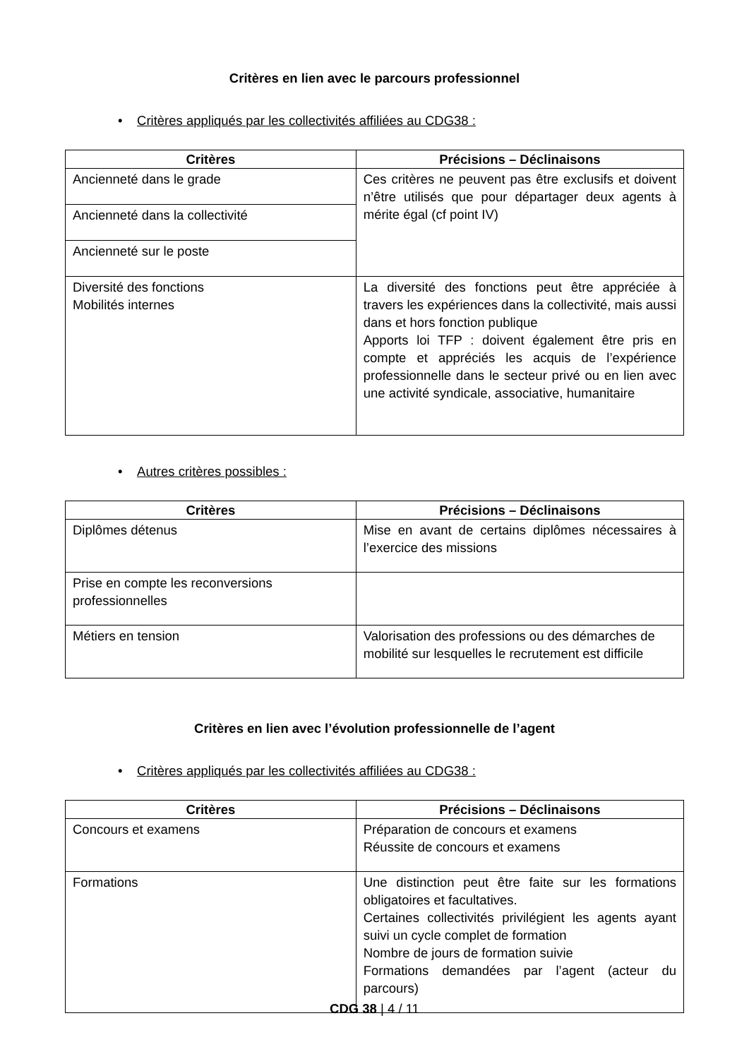Critères en lien avec le parcours professionnel
• Critères appliqués par les collectivités affiliées au CDG38 :
| Critères | Précisions – Déclinaisons |
| --- | --- |
| Ancienneté dans le grade | Ces critères ne peuvent pas être exclusifs et doivent n’être utilisés que pour départager deux agents à mérite égal (cf point IV) |
| Ancienneté dans la collectivité | |
| Ancienneté sur le poste | |
| Diversité des fonctions Mobilités internes | La diversité des fonctions peut être appréciée à travers les expériences dans la collectivité, mais aussi dans et hors fonction publique Apports loi TFP : doivent également être pris en compte et appréciés les acquis de l’expérience professionnelle dans le secteur privé ou en lien avec une activité syndicale, associative, humanitaire |
• Autres critères possibles :
| Critères | Précisions – Déclinaisons |
| --- | --- |
| Diplômes détenus | Mise en avant de certains diplômes nécessaires à l’exercice des missions |
| Prise en compte les reconversions professionnelles | |
| Métiers en tension | Valorisation des professions ou des démarches de mobilité sur lesquelles le recrutement est difficile |
Critères en lien avec l’évolution professionnelle de l’agent
• Critères appliqués par les collectivités affiliées au CDG38 :
| Critères | Précisions – Déclinaisons |
| --- | --- |
| Concours et examens | Préparation de concours et examens Réussite de concours et examens |
| Formations | Une distinction peut être faite sur les formations obligatoires et facultatives. Certaines collectivités privilégient les agents ayant suivi un cycle complet de formation Nombre de jours de formation suivie Formations demandées par l’agent (acteur du parcours) |
CDG 38 | 4 / 11